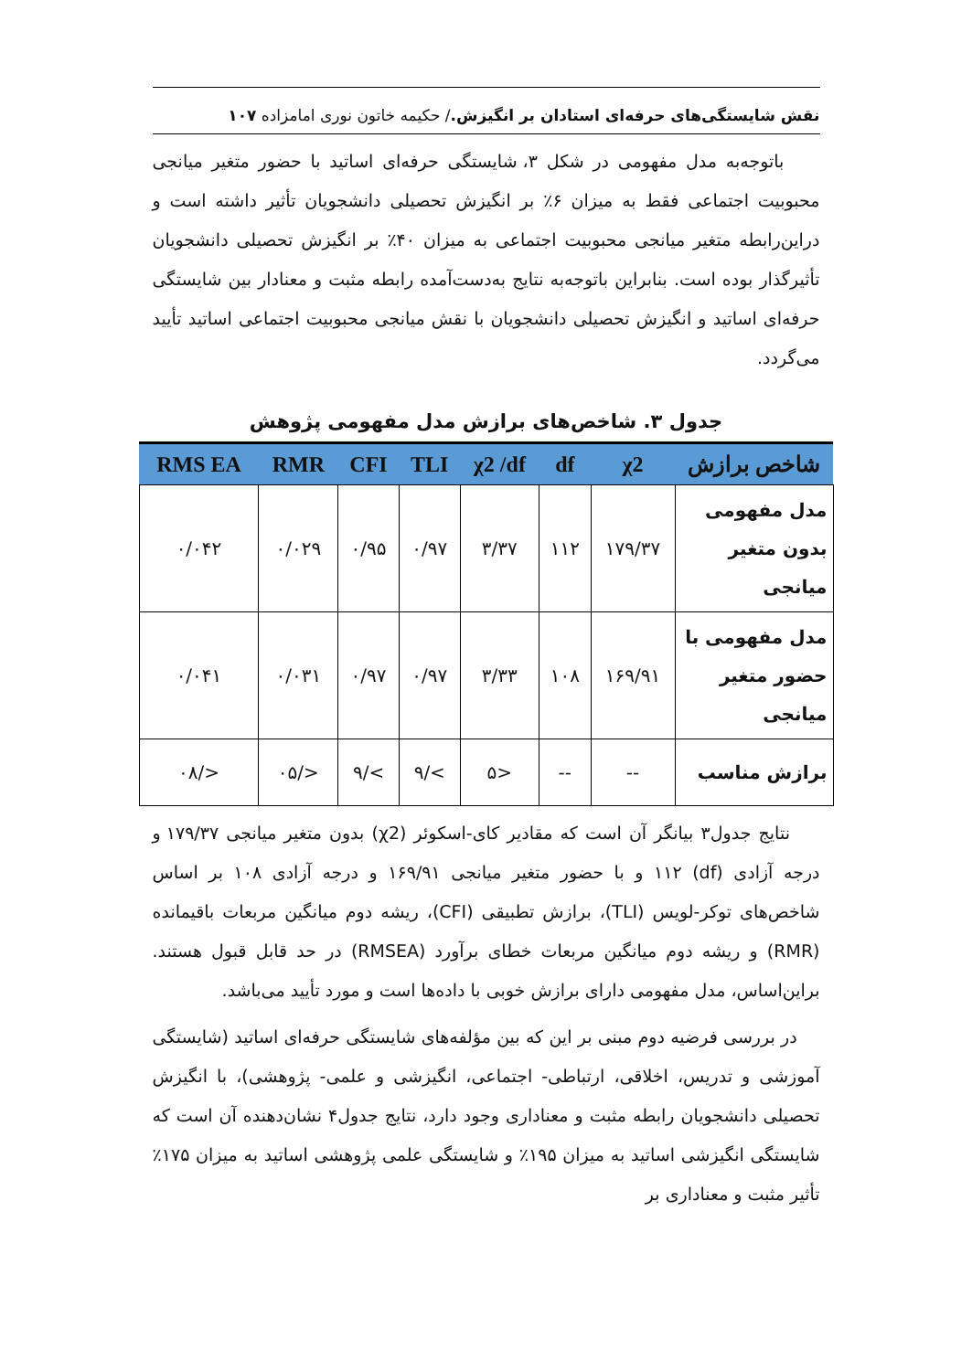نقش شایستگی‌های حرفه‌ای استادان بر انگیزش./ حکیمه خاتون نوری امامزاده ۱۰۷
باتوجه‌به مدل مفهومی در شکل ۳، شایستگی حرفه‌ای اساتید با حضور متغیر میانجی محبوبیت اجتماعی فقط به میزان ۶٪ بر انگیزش تحصیلی دانشجویان تأثیر داشته است و دراین‌رابطه متغیر میانجی محبوبیت اجتماعی به میزان ۴۰٪ بر انگیزش تحصیلی دانشجویان تأثیرگذار بوده است. بنابراین باتوجه‌به نتایج به‌دست‌آمده رابطه مثبت و معنادار بین شایستگی حرفه‌ای اساتید و انگیزش تحصیلی دانشجویان با نقش میانجی محبوبیت اجتماعی اساتید تأیید می‌گردد.
جدول ۳. شاخص‌های برازش مدل مفهومی پژوهش
| شاخص برازش | χ2 | df | χ2 /df | TLI | CFI | RMR | RMS EA |
| --- | --- | --- | --- | --- | --- | --- | --- |
| مدل مفهومی بدون متغیر میانجی | ۱۷۹/۳۷ | ۱۱۲ | ۳/۳۷ | ۰/۹۷ | ۰/۹۵ | ۰/۰۲۹ | ۰/۰۴۲ |
| مدل مفهومی با حضور متغیر میانجی | ۱۶۹/۹۱ | ۱۰۸ | ۳/۳۳ | ۰/۹۷ | ۰/۹۷ | ۰/۰۳۱ | ۰/۰۴۱ |
| برازش مناسب | -- | -- | <۵ | >/۹ | >/۹ | </۰۵ | </۰۸ |
نتایج جدول۳ بیانگر آن است که مقادیر کای-اسکوئر (χ2) بدون متغیر میانجی ۱۷۹/۳۷ و درجه آزادی (df) ۱۱۲ و با حضور متغیر میانجی ۱۶۹/۹۱ و درجه آزادی ۱۰۸ بر اساس شاخص‌های توکر-لویس (TLI)، برازش تطبیقی (CFI)، ریشه دوم میانگین مربعات باقیمانده (RMR) و ریشه دوم میانگین مربعات خطای برآورد (RMSEA) در حد قابل قبول هستند. براین‌اساس، مدل مفهومی دارای برازش خوبی با داده‌ها است و مورد تأیید می‌باشد.
در بررسی فرضیه دوم مبنی بر این که بین مؤلفه‌های شایستگی حرفه‌ای اساتید (شایستگی آموزشی و تدریس، اخلاقی، ارتباطی- اجتماعی، انگیزشی و علمی- پژوهشی)، با انگیزش تحصیلی دانشجویان رابطه مثبت و معناداری وجود دارد، نتایج جدول۴ نشان‌دهنده آن است که شایستگی انگیزشی اساتید به میزان ۱۹۵٪ و شایستگی علمی پژوهشی اساتید به میزان ۱۷۵٪ تأثیر مثبت و معناداری بر